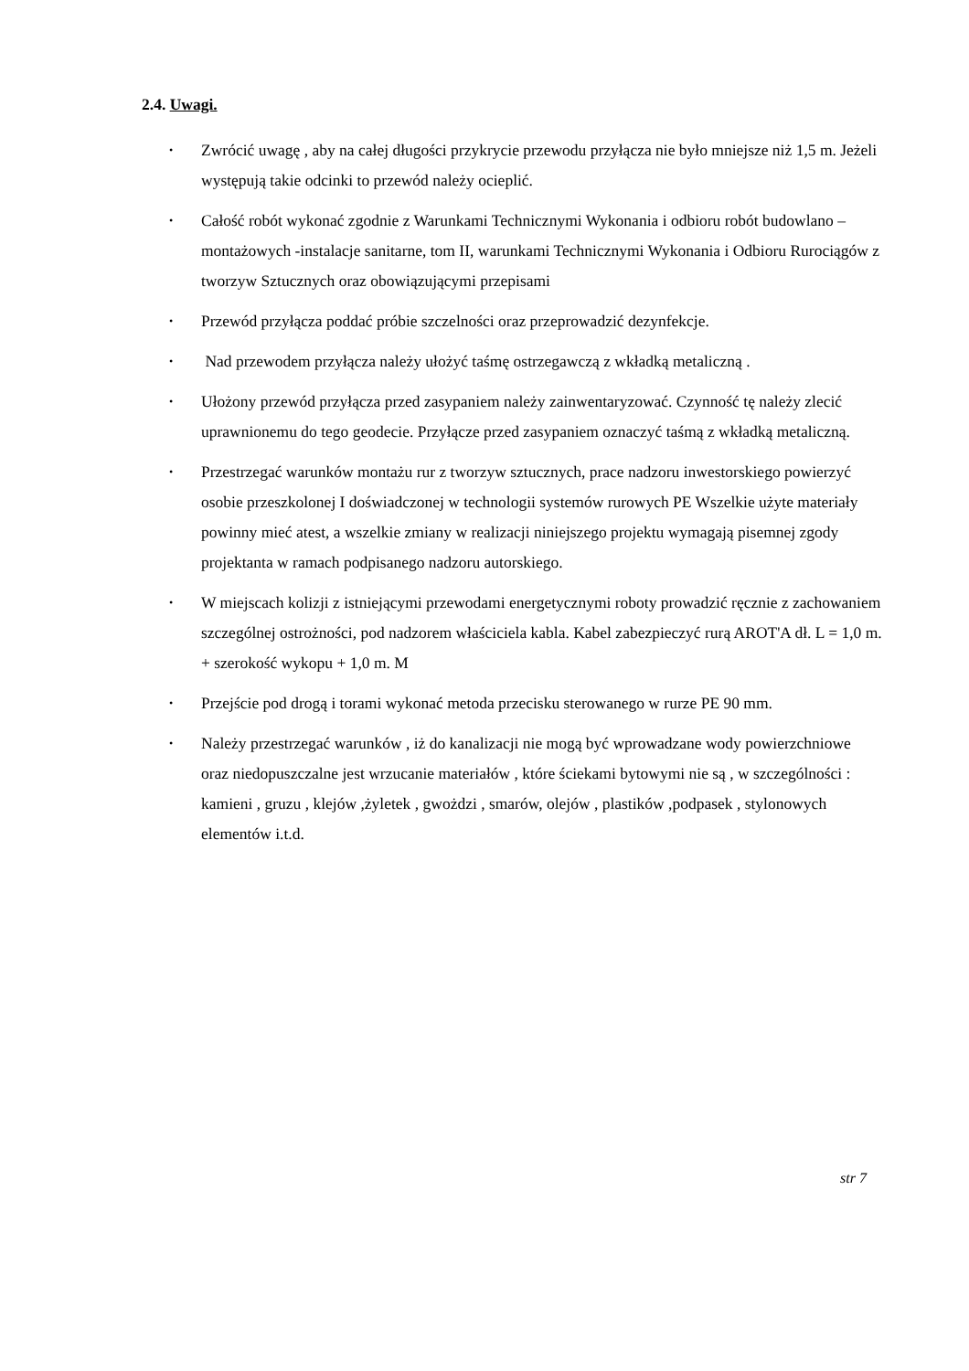2.4. Uwagi.
• Zwrócić uwagę , aby na całej długości przykrycie przewodu przyłącza nie było mniejsze niż 1,5 m. Jeżeli występują takie odcinki to przewód należy ocieplić.
• Całość robót wykonać zgodnie z Warunkami Technicznymi Wykonania i odbioru robót budowlano – montażowych -instalacje sanitarne, tom II, warunkami Technicznymi Wykonania i Odbioru Rurociągów z tworzyw Sztucznych oraz obowiązującymi przepisami
• Przewód przyłącza poddać próbie szczelności oraz przeprowadzić dezynfekcje.
• Nad przewodem przyłącza należy ułożyć taśmę ostrzegawczą z wkładką metaliczną .
• Ułożony przewód przyłącza przed zasypaniem należy zainwentaryzować. Czynność tę należy zlecić uprawnionemu do tego geodecie. Przyłącze przed zasypaniem oznaczyć taśmą z wkładką metaliczną.
• Przestrzegać warunków montażu rur z tworzyw sztucznych, prace nadzoru inwestorskiego powierzyć osobie przeszkolonej I doświadczonej w technologii systemów rurowych PE Wszelkie użyte materiały powinny mieć atest, a wszelkie zmiany w realizacji niniejszego projektu wymagają pisemnej zgody projektanta w ramach podpisanego nadzoru autorskiego.
• W miejscach kolizji z istniejącymi przewodami energetycznymi roboty prowadzić ręcznie z zachowaniem szczególnej ostrożności, pod nadzorem właściciela kabla. Kabel zabezpieczyć rurą AROT'A dł. L = 1,0 m. + szerokość wykopu + 1,0 m. M
• Przejście pod drogą i torami wykonać metoda przecisku sterowanego w rurze PE 90 mm.
• Należy przestrzegać warunków , iż do kanalizacji nie mogą być wprowadzane wody powierzchniowe oraz niedopuszczalne jest wrzucanie materiałów , które ściekami bytowymi nie są , w szczególności : kamieni , gruzu , klejów ,żyletek , gwożdzi , smarów, olejów , plastików ,podpasek , stylonowych elementów i.t.d.
str 7